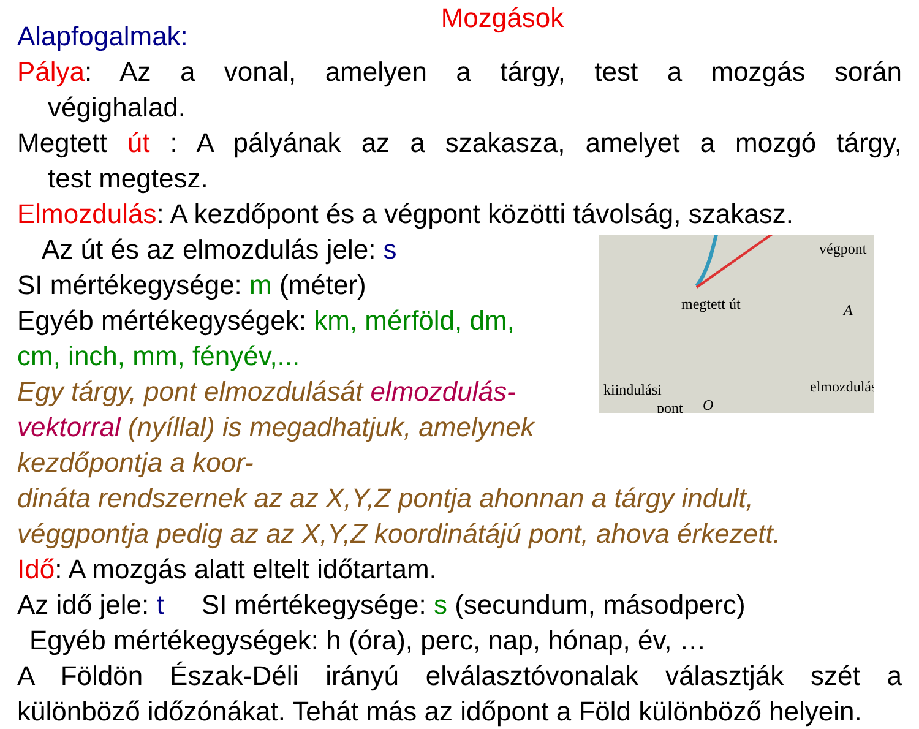Mozgások
Alapfogalmak:
Pálya: Az a vonal, amelyen a tárgy, test a mozgás során
végighalad.
Megtett út : A pályának az a szakasza, amelyet a mozgó tárgy,
test megtesz.
Elmozdulás: A kezdőpont és a végpont közötti távolság, szakasz.
végpont
megtett út
elmozdulás
kiindulási
pont
O
A
Az út és az elmozdulás jele: s
SI mértékegysége: m (méter)
Egyéb mértékegységek: km, mérföld, dm,
cm, inch, mm, fényév,...
Egy tárgy, pont elmozdulását elmozdulás-
vektorral (nyíllal) is megadhatjuk, amelynek kezdőpontja a koor-
dináta rendszernek az az X,Y,Z pontja ahonnan a tárgy indult,
véggpontja pedig az az X,Y,Z koordinátájú pont, ahova érkezett.
Idő: A mozgás alatt eltelt időtartam.
Az idő jele: t SI mértékegysége: s (secundum, másodperc)
Egyéb mértékegységek: h (óra), perc, nap, hónap, év, …
A Földön Észak-Déli irányú elválasztóvonalak választják szét a
különböző időzónákat. Tehát más az időpont a Föld különböző helyein.